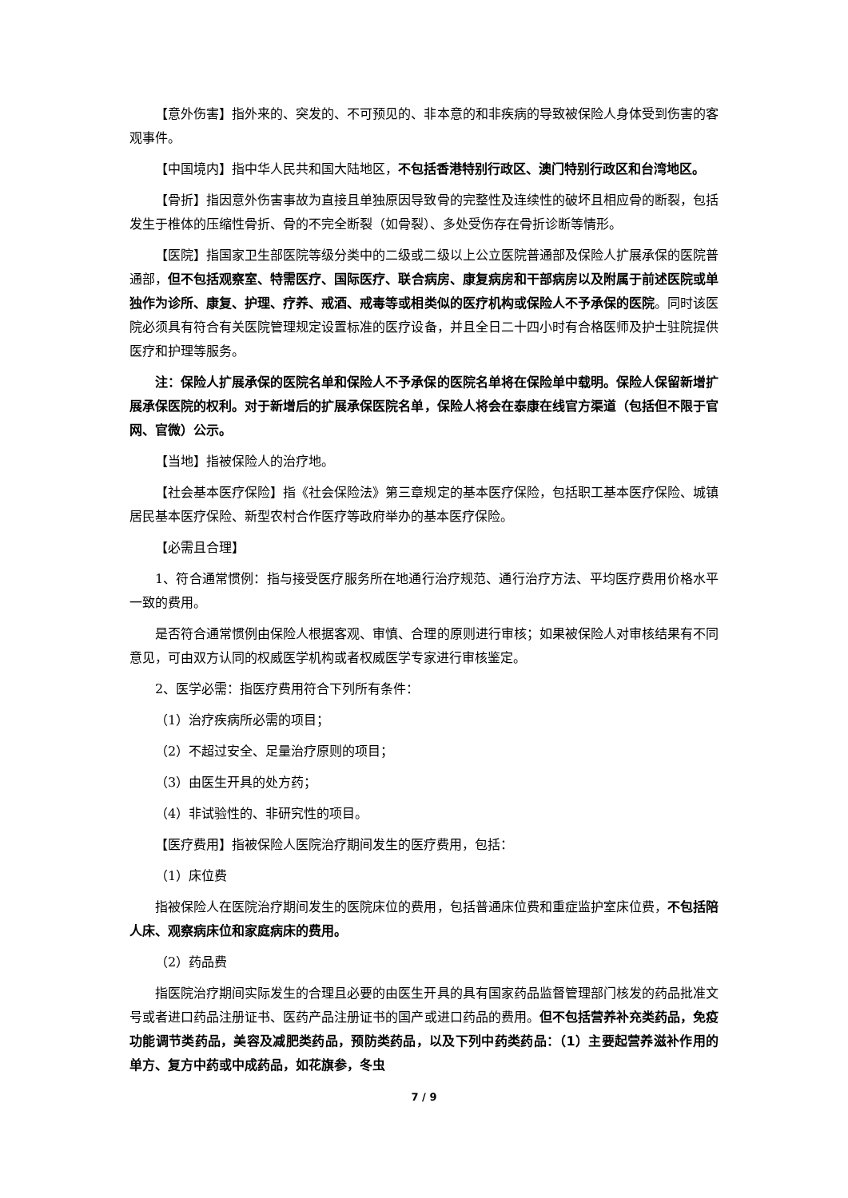【意外伤害】指外来的、突发的、不可预见的、非本意的和非疾病的导致被保险人身体受到伤害的客观事件。
【中国境内】指中华人民共和国大陆地区，不包括香港特别行政区、澳门特别行政区和台湾地区。
【骨折】指因意外伤害事故为直接且单独原因导致骨的完整性及连续性的破坏且相应骨的断裂，包括发生于椎体的压缩性骨折、骨的不完全断裂（如骨裂）、多处受伤存在骨折诊断等情形。
【医院】指国家卫生部医院等级分类中的二级或二级以上公立医院普通部及保险人扩展承保的医院普通部，但不包括观察室、特需医疗、国际医疗、联合病房、康复病房和干部病房以及附属于前述医院或单独作为诊所、康复、护理、疗养、戒酒、戒毒等或相类似的医疗机构或保险人不予承保的医院。同时该医院必须具有符合有关医院管理规定设置标准的医疗设备，并且全日二十四小时有合格医师及护士驻院提供医疗和护理等服务。
注：保险人扩展承保的医院名单和保险人不予承保的医院名单将在保险单中载明。保险人保留新增扩展承保医院的权利。对于新增后的扩展承保医院名单，保险人将会在泰康在线官方渠道（包括但不限于官网、官微）公示。
【当地】指被保险人的治疗地。
【社会基本医疗保险】指《社会保险法》第三章规定的基本医疗保险，包括职工基本医疗保险、城镇居民基本医疗保险、新型农村合作医疗等政府举办的基本医疗保险。
【必需且合理】
1、符合通常惯例：指与接受医疗服务所在地通行治疗规范、通行治疗方法、平均医疗费用价格水平一致的费用。
是否符合通常惯例由保险人根据客观、审慎、合理的原则进行审核；如果被保险人对审核结果有不同意见，可由双方认同的权威医学机构或者权威医学专家进行审核鉴定。
2、医学必需：指医疗费用符合下列所有条件：
（1）治疗疾病所必需的项目；
（2）不超过安全、足量治疗原则的项目；
（3）由医生开具的处方药；
（4）非试验性的、非研究性的项目。
【医疗费用】指被保险人医院治疗期间发生的医疗费用，包括：
（1）床位费
指被保险人在医院治疗期间发生的医院床位的费用，包括普通床位费和重症监护室床位费，不包括陪人床、观察病床位和家庭病床的费用。
（2）药品费
指医院治疗期间实际发生的合理且必要的由医生开具的具有国家药品监督管理部门核发的药品批准文号或者进口药品注册证书、医药产品注册证书的国产或进口药品的费用。但不包括营养补充类药品，免疫功能调节类药品，美容及减肥类药品，预防类药品，以及下列中药类药品：（1）主要起营养滋补作用的单方、复方中药或中成药品，如花旗参，冬虫
7 / 9